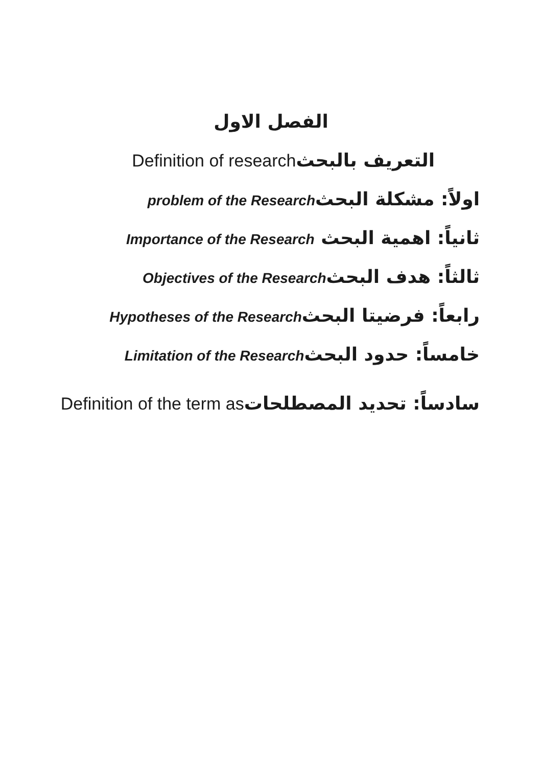الفصل الاول
التعريف بالبحث Definition of research
اولاً: مشكلة البحث problem of the Research
ثانياً: اهمية البحث Importance of the Research
ثالثاً: هدف البحث Objectives of the Research
رابعاً: فرضيتا البحث Hypotheses of the Research
خامساً: حدود البحث Limitation of the Research
سادساً: تحديد المصطلحات Definition of the term as